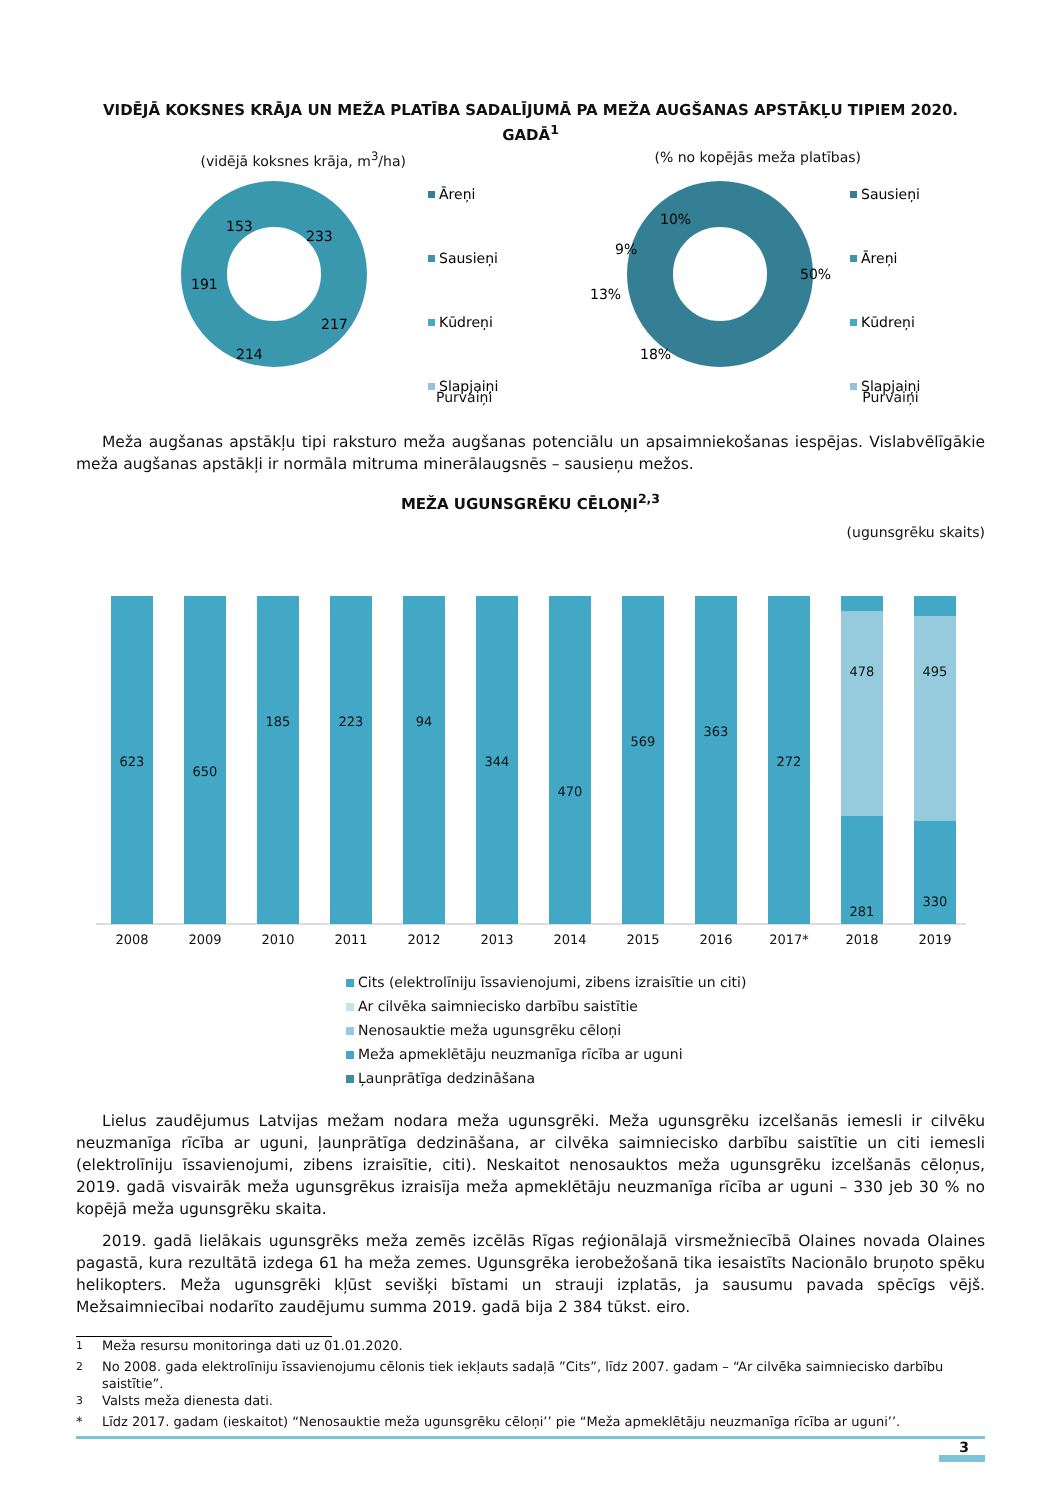VIDĒJĀ KOKSNES KRĀJA UN MEŽA PLATĪBA SADALĪJUMĀ PA MEŽA AUGŠANAS APSTĀKĻU TIPIEM 2020. GADĀ<sup>1</sup>
(vidējā koksnes krāja, m<sup>3</sup>/ha) (% no kopējās meža platības)
233
217
214
191
153
Āreņi
Sausieņi
Kūdreņi
Slapjaiņi
50%
18%
13%
9%
10%
Sausieņi
Āreņi
Kūdreņi
Slapjaiņi
Purvaiņi Purvaiņi
Meža augšanas apstākļu tipi raksturo meža augšanas potenciālu un apsaimniekošanas iespējas. Vislabvēlīgākie meža augšanas apstākļi ir normāla mitruma minerālaugsnēs – sausieņu mežos.
MEŽA UGUNSGRĒKU CĒLOŅI<sup>2,3</sup>
(ugunsgrēku skaits)
2008
2009
2010
2011
2012
2013
2014
2015
2016
2017*
2018
2019
623
650
185
223
94
344
470
569
363
272
478
495
281
330
Cits (elektrolīniju īssavienojumi, zibens izraisītie un citi)
Ar cilvēka saimniecisko darbību saistītie
Nenosauktie meža ugunsgrēku cēloņi
Meža apmeklētāju neuzmanīga rīcība ar uguni
Ļaunprātīga dedzināšana
Lielus zaudējumus Latvijas mežam nodara meža ugunsgrēki. Meža ugunsgrēku izcelšanās iemesli ir cilvēku neuzmanīga rīcība ar uguni, ļaunprātīga dedzināšana, ar cilvēka saimniecisko darbību saistītie un citi iemesli (elektrolīniju īssavienojumi, zibens izraisītie, citi). Neskaitot nenosauktos meža ugunsgrēku izcelšanās cēloņus, 2019. gadā visvairāk meža ugunsgrēkus izraisīja meža apmeklētāju neuzmanīga rīcība ar uguni – 330 jeb 30 % no kopējā meža ugunsgrēku skaita.
2019. gadā lielākais ugunsgrēks meža zemēs izcēlās Rīgas reģionālajā virsmežniecībā Olaines novada Olaines pagastā, kura rezultātā izdega 61 ha meža zemes. Ugunsgrēka ierobežošanā tika iesaistīts Nacionālo bruņoto spēku helikopters. Meža ugunsgrēki kļūst sevišķi bīstami un strauji izplatās, ja sausumu pavada spēcīgs vējš. Mežsaimniecībai nodarīto zaudējumu summa 2019. gadā bija 2 384 tūkst. eiro.
<sup>1</sup> Meža resursu monitoringa dati uz 01.01.2020.
<sup>2</sup> No 2008. gada elektrolīniju īssavienojumu cēlonis tiek iekļauts sadaļā ”Cits”, līdz 2007. gadam – “Ar cilvēka saimniecisko darbību saistītie”.
<sup>3</sup> Valsts meža dienesta dati.
* Līdz 2017. gadam (ieskaitot) “Nenosauktie meža ugunsgrēku cēloņi’’ pie “Meža apmeklētāju neuzmanīga rīcība ar uguni’’.
3